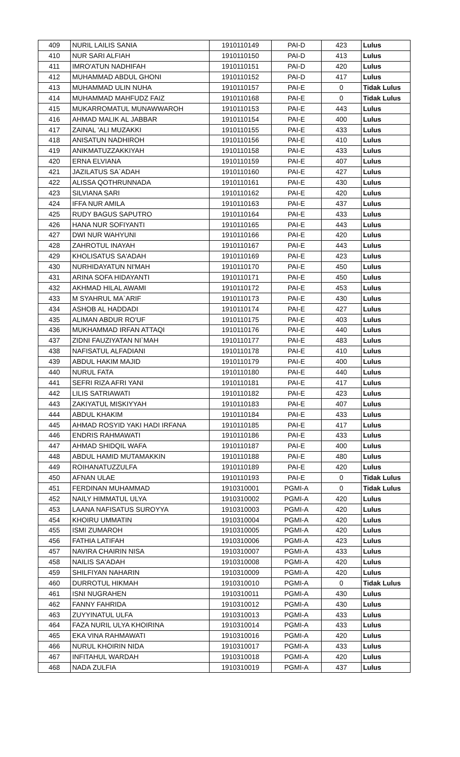| 409 | NURIL LAILIS SANIA | 1910110149 | PAI-D | 423 | Lulus |
| 410 | NUR SARI ALFIAH | 1910110150 | PAI-D | 413 | Lulus |
| 411 | IMRO'ATUN NADHIFAH | 1910110151 | PAI-D | 420 | Lulus |
| 412 | MUHAMMAD ABDUL GHONI | 1910110152 | PAI-D | 417 | Lulus |
| 413 | MUHAMMAD ULIN NUHA | 1910110157 | PAI-E | 0 | Tidak Lulus |
| 414 | MUHAMMAD MAHFUDZ FAIZ | 1910110168 | PAI-E | 0 | Tidak Lulus |
| 415 | MUKARROMATUL MUNAWWAROH | 1910110153 | PAI-E | 443 | Lulus |
| 416 | AHMAD MALIK AL JABBAR | 1910110154 | PAI-E | 400 | Lulus |
| 417 | ZAINAL 'ALI MUZAKKI | 1910110155 | PAI-E | 433 | Lulus |
| 418 | ANISATUN NADHIROH | 1910110156 | PAI-E | 410 | Lulus |
| 419 | ANIKMATUZZAKKIYAH | 1910110158 | PAI-E | 433 | Lulus |
| 420 | ERNA ELVIANA | 1910110159 | PAI-E | 407 | Lulus |
| 421 | JAZILATUS SA`ADAH | 1910110160 | PAI-E | 427 | Lulus |
| 422 | ALISSA QOTHRUNNADA | 1910110161 | PAI-E | 430 | Lulus |
| 423 | SILVIANA SARI | 1910110162 | PAI-E | 420 | Lulus |
| 424 | IFFA NUR AMILA | 1910110163 | PAI-E | 437 | Lulus |
| 425 | RUDY BAGUS SAPUTRO | 1910110164 | PAI-E | 433 | Lulus |
| 426 | HANA NUR SOFIYANTI | 1910110165 | PAI-E | 443 | Lulus |
| 427 | DWI NUR WAHYUNI | 1910110166 | PAI-E | 420 | Lulus |
| 428 | ZAHROTUL INAYAH | 1910110167 | PAI-E | 443 | Lulus |
| 429 | KHOLISATUS SA'ADAH | 1910110169 | PAI-E | 423 | Lulus |
| 430 | NURHIDAYATUN NI'MAH | 1910110170 | PAI-E | 450 | Lulus |
| 431 | ARINA SOFA HIDAYANTI | 1910110171 | PAI-E | 450 | Lulus |
| 432 | AKHMAD HILAL AWAMI | 1910110172 | PAI-E | 453 | Lulus |
| 433 | M SYAHRUL MA`ARIF | 1910110173 | PAI-E | 430 | Lulus |
| 434 | ASHOB AL HADDADI | 1910110174 | PAI-E | 427 | Lulus |
| 435 | ALIMAN ABDUR RO'UF | 1910110175 | PAI-E | 403 | Lulus |
| 436 | MUKHAMMAD IRFAN ATTAQI | 1910110176 | PAI-E | 440 | Lulus |
| 437 | ZIDNI FAUZIYATAN NI`MAH | 1910110177 | PAI-E | 483 | Lulus |
| 438 | NAFISATUL ALFADIANI | 1910110178 | PAI-E | 410 | Lulus |
| 439 | ABDUL HAKIM MAJID | 1910110179 | PAI-E | 400 | Lulus |
| 440 | NURUL FATA | 1910110180 | PAI-E | 440 | Lulus |
| 441 | SEFRI RIZA AFRI YANI | 1910110181 | PAI-E | 417 | Lulus |
| 442 | LILIS SATRIAWATI | 1910110182 | PAI-E | 423 | Lulus |
| 443 | ZAKIYATUL MISKIYYAH | 1910110183 | PAI-E | 407 | Lulus |
| 444 | ABDUL KHAKIM | 1910110184 | PAI-E | 433 | Lulus |
| 445 | AHMAD ROSYID YAKI HADI IRFANA | 1910110185 | PAI-E | 417 | Lulus |
| 446 | ENDRIS RAHMAWATI | 1910110186 | PAI-E | 433 | Lulus |
| 447 | AHMAD SHIDQIL WAFA | 1910110187 | PAI-E | 400 | Lulus |
| 448 | ABDUL HAMID MUTAMAKKIN | 1910110188 | PAI-E | 480 | Lulus |
| 449 | ROIHANATUZZULFA | 1910110189 | PAI-E | 420 | Lulus |
| 450 | AFNAN ULAE | 1910110193 | PAI-E | 0 | Tidak Lulus |
| 451 | FERDINAN MUHAMMAD | 1910310001 | PGMI-A | 0 | Tidak Lulus |
| 452 | NAILY HIMMATUL ULYA | 1910310002 | PGMI-A | 420 | Lulus |
| 453 | LAANA NAFISATUS SUROYYA | 1910310003 | PGMI-A | 420 | Lulus |
| 454 | KHOIRU UMMATIN | 1910310004 | PGMI-A | 420 | Lulus |
| 455 | ISMI ZUMAROH | 1910310005 | PGMI-A | 420 | Lulus |
| 456 | FATHIA LATIFAH | 1910310006 | PGMI-A | 423 | Lulus |
| 457 | NAVIRA CHAIRIN NISA | 1910310007 | PGMI-A | 433 | Lulus |
| 458 | NAILIS SA'ADAH | 1910310008 | PGMI-A | 420 | Lulus |
| 459 | SHILFIYAN NAHARIN | 1910310009 | PGMI-A | 420 | Lulus |
| 460 | DURROTUL HIKMAH | 1910310010 | PGMI-A | 0 | Tidak Lulus |
| 461 | ISNI NUGRAHEN | 1910310011 | PGMI-A | 430 | Lulus |
| 462 | FANNY FAHRIDA | 1910310012 | PGMI-A | 430 | Lulus |
| 463 | ZUYYINATUL ULFA | 1910310013 | PGMI-A | 433 | Lulus |
| 464 | FAZA NURIL ULYA KHOIRINA | 1910310014 | PGMI-A | 433 | Lulus |
| 465 | EKA VINA RAHMAWATI | 1910310016 | PGMI-A | 420 | Lulus |
| 466 | NURUL KHOIRIN NIDA | 1910310017 | PGMI-A | 433 | Lulus |
| 467 | INFITAHUL WARDAH | 1910310018 | PGMI-A | 420 | Lulus |
| 468 | NADA ZULFIA | 1910310019 | PGMI-A | 437 | Lulus |